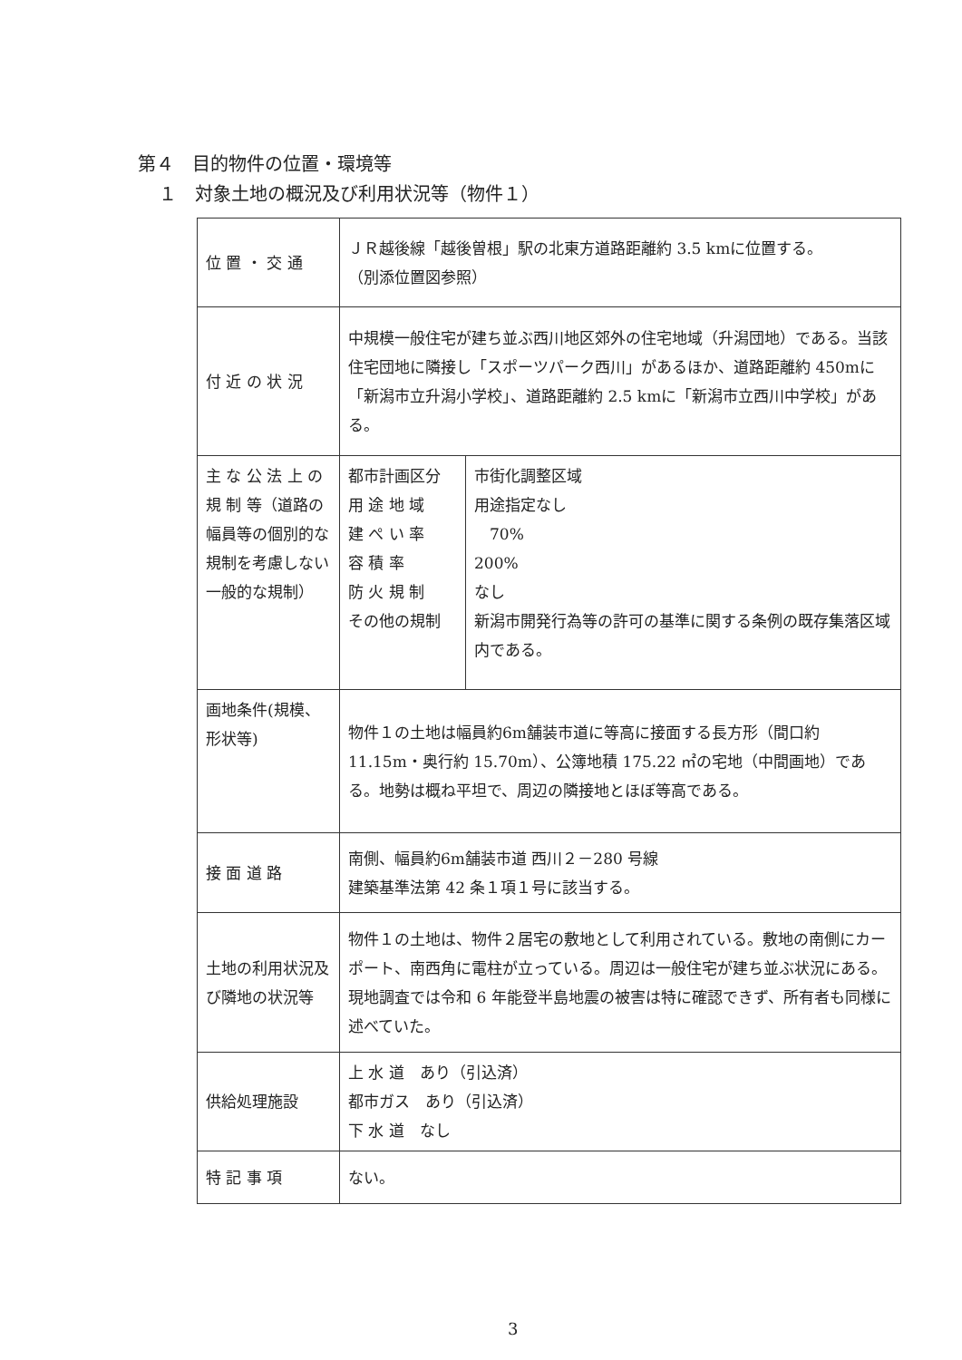第４　目的物件の位置・環境等
１　対象土地の概況及び利用状況等（物件１）
| 位 置 ・ 交 通 | ＪＲ越後線「越後曽根」駅の北東方道路距離約 3.5 kmに位置する。 （別添位置図参照） | |
| 付 近 の 状 況 | 中規模一般住宅が建ち並ぶ西川地区郊外の住宅地域（升潟団地）である。当該住宅団地に隣接し「スポーツパーク西川」があるほか、道路距離約 450mに「新潟市立升潟小学校」、道路距離約 2.5 kmに「新潟市立西川中学校」がある。 | |
| 主 な 公 法 上 の 規 制 等（道路の幅員等の個別的な規制を考慮しない一般的な規制） | 都市計画区分 用 途 地 域 建 ぺ い 率 容 積 率 防 火 規 制 その他の規制 | 市街化調整区域 用途指定なし 70% 200% なし 新潟市開発行為等の許可の基準に関する条例の既存集落区域内である。 |
| 画地条件(規模、形状等) | 物件１の土地は幅員約6m舗装市道に等高に接面する長方形（間口約 11.15m・奥行約 15.70m）、公簿地積 175.22 ㎡の宅地（中間画地）である。地勢は概ね平坦で、周辺の隣接地とほぼ等高である。 | |
| 接 面 道 路 | 南側、幅員約6m舗装市道 西川２－280 号線 建築基準法第 42 条１項１号に該当する。 | |
| 土地の利用状況及び隣地の状況等 | 物件１の土地は、物件２居宅の敷地として利用されている。敷地の南側にカーポート、南西角に電柱が立っている。周辺は一般住宅が建ち並ぶ状況にある。現地調査では令和 6 年能登半島地震の被害は特に確認できず、所有者も同様に述べていた。 | |
| 供給処理施設 | 上 水 道 あり（引込済） 都市ガス あり（引込済） 下 水 道 なし | |
| 特 記 事 項 | ない。 | |
3